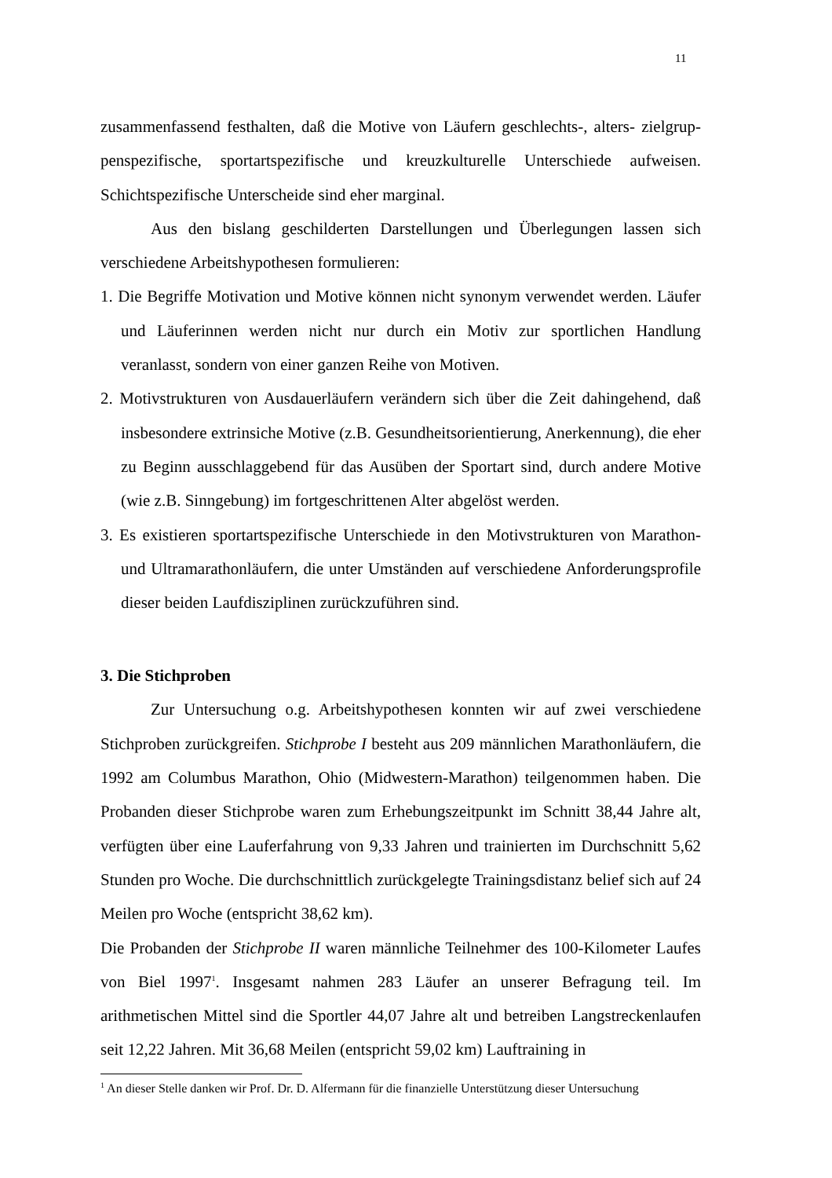11
zusammenfassend festhalten, daß die Motive von Läufern geschlechts-, alters- zielgrup­penspezifische, sportartspezifische und kreuzkulturelle Unterschiede aufweisen. Schichtspezifische Unterscheide sind eher marginal.
Aus den bislang geschilderten Darstellungen und Überlegungen lassen sich verschiedene Arbeitshypothesen formulieren:
1. Die Begriffe Motivation und Motive können nicht synonym verwendet werden. Läufer und Läuferinnen werden nicht nur durch ein Motiv zur sportlichen Handlung veranlasst, sondern von einer ganzen Reihe von Motiven.
2. Motivstrukturen von Ausdauerläufern verändern sich über die Zeit dahingehend, daß insbesondere extrinsiche Motive (z.B. Gesundheitsorientierung, Anerkennung), die eher zu Beginn ausschlaggebend für das Ausüben der Sportart sind, durch andere Motive (wie z.B. Sinngebung) im fortgeschrittenen Alter abgelöst werden.
3. Es existieren sportartspezifische Unterschiede in den Motivstrukturen von Marathon- und Ultramarathonläufern, die unter Umständen auf verschiedene Anforderungsprofile dieser beiden Laufdisziplinen zurückzuführen sind.
3. Die Stichproben
Zur Untersuchung o.g. Arbeitshypothesen konnten wir auf zwei verschiedene Stichproben zurückgreifen. Stichprobe I besteht aus 209 männlichen Marathonläufern, die 1992 am Columbus Marathon, Ohio (Midwestern-Marathon) teilgenommen haben. Die Probanden dieser Stichprobe waren zum Erhebungszeitpunkt im Schnitt 38,44 Jahre alt, verfügten über eine Lauferfahrung von 9,33 Jahren und trainierten im Durchschnitt 5,62 Stunden pro Woche. Die durchschnittlich zurückgelegte Trainingsdistanz belief sich auf 24 Meilen pro Woche (entspricht 38,62 km).
Die Probanden der Stichprobe II waren männliche Teilnehmer des 100-Kilometer Laufes von Biel 1997<sup>1</sup>. Insgesamt nahmen 283 Läufer an unserer Befragung teil. Im arithmetischen Mittel sind die Sportler 44,07 Jahre alt und betreiben Langstreckenlaufen seit 12,22 Jahren. Mit 36,68 Meilen (entspricht 59,02 km) Lauftraining in
<sup>1</sup> An dieser Stelle danken wir Prof. Dr. D. Alfermann für die finanzielle Unterstützung dieser Untersuchung